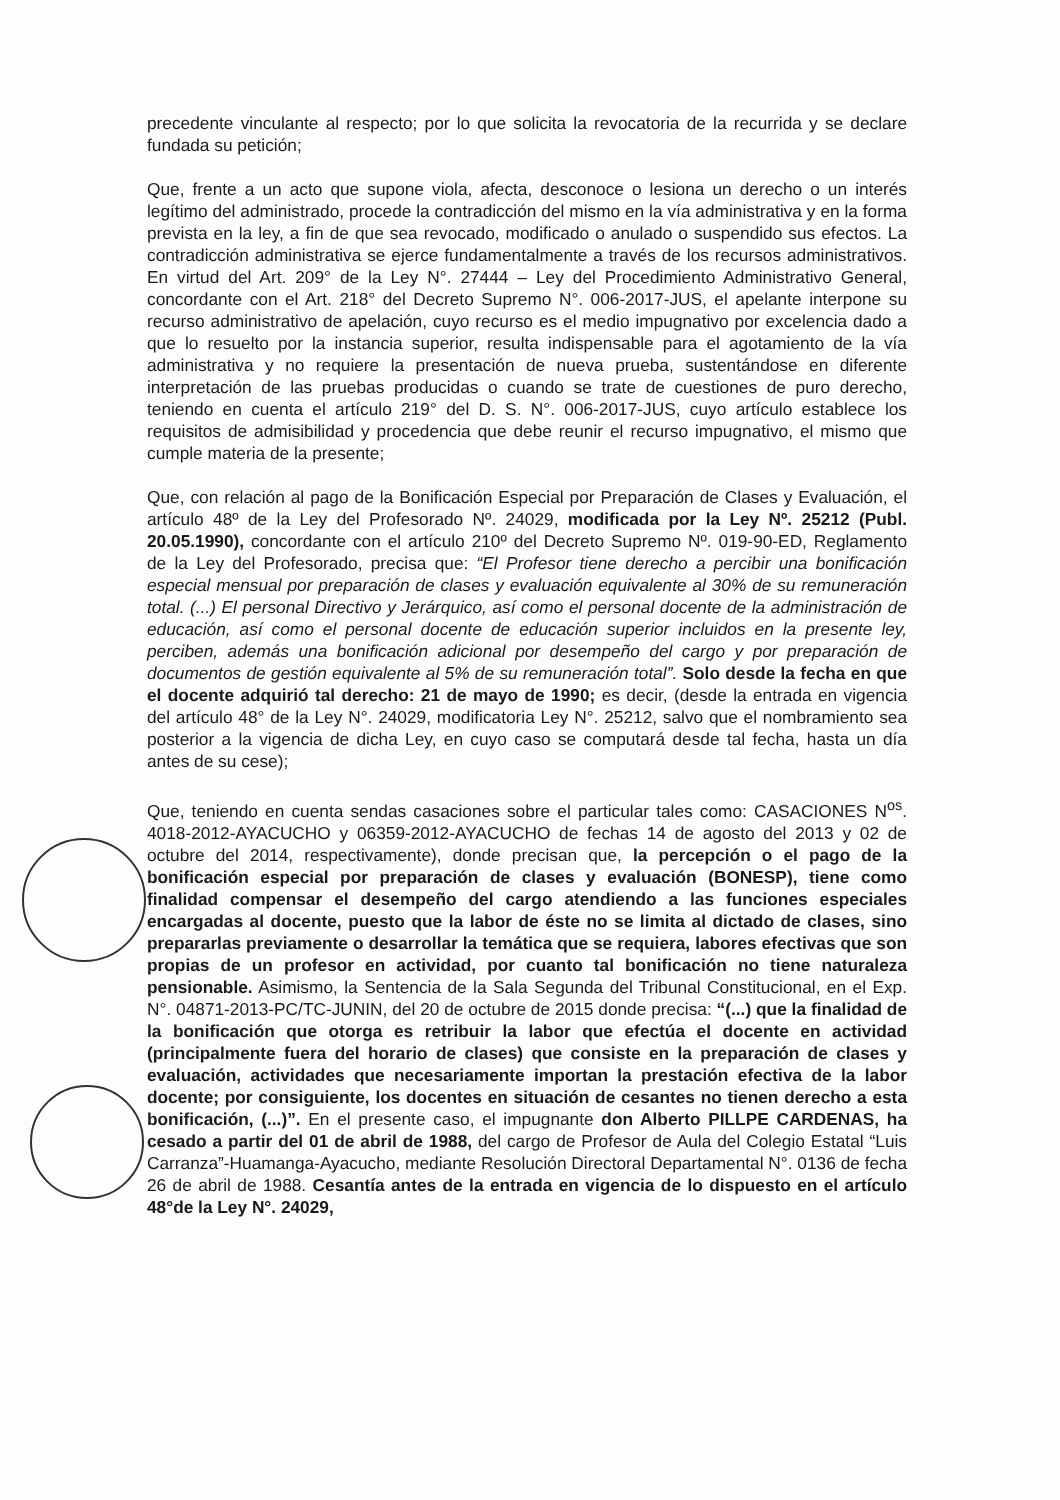precedente vinculante al respecto; por lo que solicita la revocatoria de la recurrida y se declare fundada su petición;
Que, frente a un acto que supone viola, afecta, desconoce o lesiona un derecho o un interés legítimo del administrado, procede la contradicción del mismo en la vía administrativa y en la forma prevista en la ley, a fin de que sea revocado, modificado o anulado o suspendido sus efectos. La contradicción administrativa se ejerce fundamentalmente a través de los recursos administrativos. En virtud del Art. 209° de la Ley N°. 27444 – Ley del Procedimiento Administrativo General, concordante con el Art. 218° del Decreto Supremo N°. 006-2017-JUS, el apelante interpone su recurso administrativo de apelación, cuyo recurso es el medio impugnativo por excelencia dado a que lo resuelto por la instancia superior, resulta indispensable para el agotamiento de la vía administrativa y no requiere la presentación de nueva prueba, sustentándose en diferente interpretación de las pruebas producidas o cuando se trate de cuestiones de puro derecho, teniendo en cuenta el artículo 219° del D. S. N°. 006-2017-JUS, cuyo artículo establece los requisitos de admisibilidad y procedencia que debe reunir el recurso impugnativo, el mismo que cumple materia de la presente;
Que, con relación al pago de la Bonificación Especial por Preparación de Clases y Evaluación, el artículo 48º de la Ley del Profesorado Nº. 24029, modificada por la Ley Nº. 25212 (Publ. 20.05.1990), concordante con el artículo 210º del Decreto Supremo Nº. 019-90-ED, Reglamento de la Ley del Profesorado, precisa que: “El Profesor tiene derecho a percibir una bonificación especial mensual por preparación de clases y evaluación equivalente al 30% de su remuneración total. (...) El personal Directivo y Jerárquico, así como el personal docente de la administración de educación, así como el personal docente de educación superior incluidos en la presente ley, perciben, además una bonificación adicional por desempeño del cargo y por preparación de documentos de gestión equivalente al 5% de su remuneración total”. Solo desde la fecha en que el docente adquirió tal derecho: 21 de mayo de 1990; es decir, (desde la entrada en vigencia del artículo 48° de la Ley N°. 24029, modificatoria Ley N°. 25212, salvo que el nombramiento sea posterior a la vigencia de dicha Ley, en cuyo caso se computará desde tal fecha, hasta un día antes de su cese);
Que, teniendo en cuenta sendas casaciones sobre el particular tales como: CASACIONES N<sup>os</sup>. 4018-2012-AYACUCHO y 06359-2012-AYACUCHO de fechas 14 de agosto del 2013 y 02 de octubre del 2014, respectivamente), donde precisan que, la percepción o el pago de la bonificación especial por preparación de clases y evaluación (BONESP), tiene como finalidad compensar el desempeño del cargo atendiendo a las funciones especiales encargadas al docente, puesto que la labor de éste no se limita al dictado de clases, sino prepararlas previamente o desarrollar la temática que se requiera, labores efectivas que son propias de un profesor en actividad, por cuanto tal bonificación no tiene naturaleza pensionable. Asimismo, la Sentencia de la Sala Segunda del Tribunal Constitucional, en el Exp. N°. 04871-2013-PC/TC-JUNIN, del 20 de octubre de 2015 donde precisa: “(...) que la finalidad de la bonificación que otorga es retribuir la labor que efectúa el docente en actividad (principalmente fuera del horario de clases) que consiste en la preparación de clases y evaluación, actividades que necesariamente importan la prestación efectiva de la labor docente; por consiguiente, los docentes en situación de cesantes no tienen derecho a esta bonificación, (...)”. En el presente caso, el impugnante don Alberto PILLPE CARDENAS, ha cesado a partir del 01 de abril de 1988, del cargo de Profesor de Aula del Colegio Estatal “Luis Carranza”-Huamanga-Ayacucho, mediante Resolución Directoral Departamental N°. 0136 de fecha 26 de abril de 1988. Cesantía antes de la entrada en vigencia de lo dispuesto en el artículo 48°de la Ley N°. 24029,